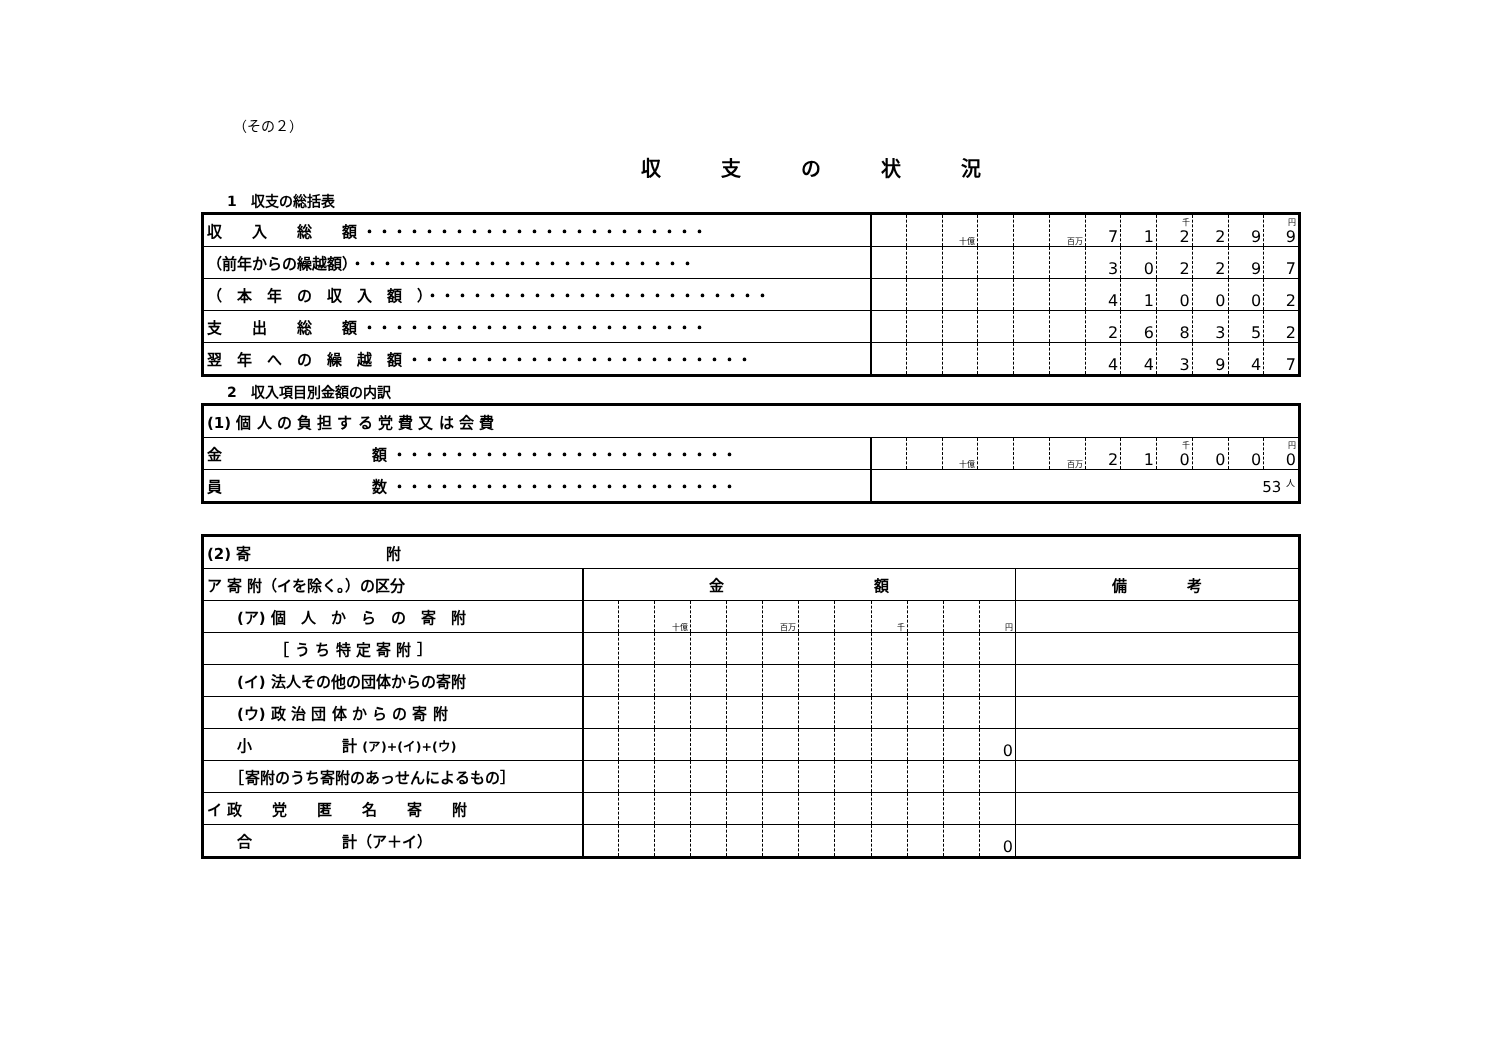（その２）
収支の状況
1　収支の総括表
| 収 入 総 額 ・・・・・・・・・・・・・・・・・・・・・・・ | | | 十億 | | | 百万 | 7 | 1 | 千 2 | 2 | 9 | 円 9 |
| （前年からの繰越額）・・・・・・・・・・・・・・・・・・・・・・・ | | | | | | | 3 | 0 | 2 | 2 | 9 | 7 |
| （ 本 年 の 収 入 額 ）・・・・・・・・・・・・・・・・・・・・・・・ | | | | | | | 4 | 1 | 0 | 0 | 0 | 2 |
| 支 出 総 額 ・・・・・・・・・・・・・・・・・・・・・・・ | | | | | | | 2 | 6 | 8 | 3 | 5 | 2 |
| 翌 年 へ の 繰 越 額 ・・・・・・・・・・・・・・・・・・・・・・・ | | | | | | | 4 | 4 | 3 | 9 | 4 | 7 |
2　収入項目別金額の内訳
| (1) 個 人 の 負 担 す る 党 費 又 は 会 費 | | | | | | | | | | | | |
| 金 額 ・・・・・・・・・・・・・・・・・・・・・・・ | | | 十億 | | | 百万 | 2 | 1 | 千 0 | 0 | 0 | 円 0 |
| 員 数 ・・・・・・・・・・・・・・・・・・・・・・・ | 53 <sup>人</sup> | | | | | | | | | | | |
| (2) 寄 附 | | | | | | | | | | | | | |
| ア 寄 附（イを除く。）の区分 | 金 額 | | | | | | | | | | | | 備 考 |
| (ア) 個 人 か ら の 寄 附 | | | 十億 | | | 百万 | | | 千 | | | 円 | |
| ［ う ち 特 定 寄 附 ］ | | | | | | | | | | | | | |
| (イ) 法人その他の団体からの寄附 | | | | | | | | | | | | | |
| (ウ) 政 治 団 体 か ら の 寄 附 | | | | | | | | | | | | | |
| 小 計 (ア)+(イ)+(ウ) | | | | | | | | | | | | 0 | |
| ［寄附のうち寄附のあっせんによるもの］ | | | | | | | | | | | | | |
| イ 政 党 匿 名 寄 附 | | | | | | | | | | | | | |
| 合 計（ア＋イ） | | | | | | | | | | | | 0 | |